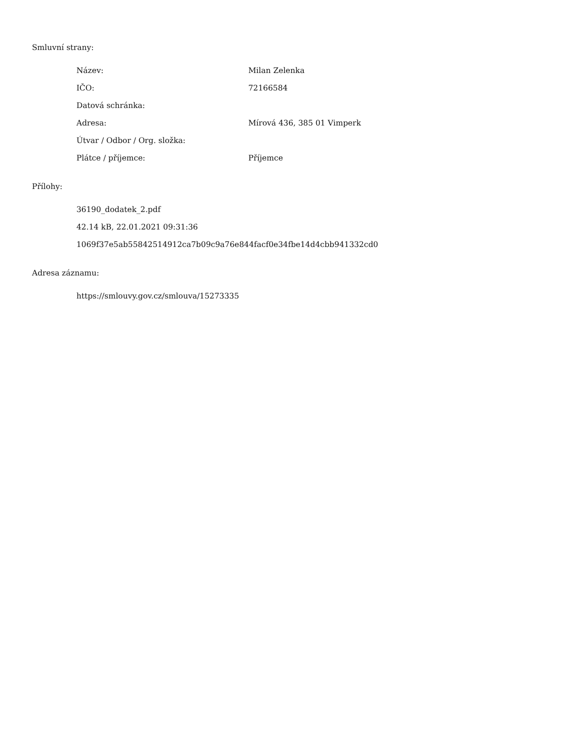Smluvní strany:
| Název: | Milan Zelenka |
| IČO: | 72166584 |
| Datová schránka: | |
| Adresa: | Mírová 436, 385 01 Vimperk |
| Útvar / Odbor / Org. složka: | |
| Plátce / příjemce: | Příjemce |
Přílohy:
36190_dodatek_2.pdf
42.14 kB, 22.01.2021 09:31:36
1069f37e5ab55842514912ca7b09c9a76e844facf0e34fbe14d4cbb941332cd0
Adresa záznamu:
https://smlouvy.gov.cz/smlouva/15273335